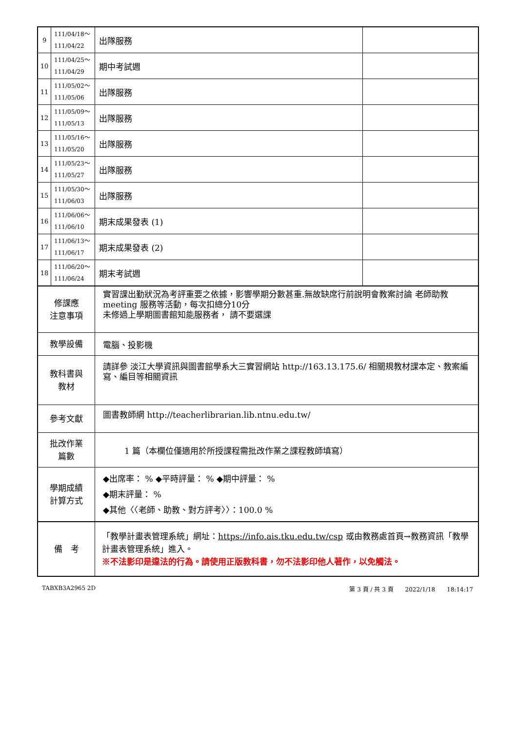| 9 | 111/04/18～ 111/04/22 | 出隊服務 | |
| 10 | 111/04/25～ 111/04/29 | 期中考試週 | |
| 11 | 111/05/02～ 111/05/06 | 出隊服務 | |
| 12 | 111/05/09～ 111/05/13 | 出隊服務 | |
| 13 | 111/05/16～ 111/05/20 | 出隊服務 | |
| 14 | 111/05/23～ 111/05/27 | 出隊服務 | |
| 15 | 111/05/30～ 111/06/03 | 出隊服務 | |
| 16 | 111/06/06～ 111/06/10 | 期末成果發表 (1) | |
| 17 | 111/06/13～ 111/06/17 | 期末成果發表 (2) | |
| 18 | 111/06/20～ 111/06/24 | 期末考試週 | |
| 修課應 注意事項 | | 實習課出勤狀況為考評重要之依據，影響學期分數甚重.無故缺席行前說明會教案討論 老師助教meeting 服務等活動，每次扣總分10分 未修過上學期圖書館知能服務者， 請不要選課 | |
| 教學設備 | | 電腦、投影機 | |
| 教科書與 教材 | | 請詳參 淡江大學資訊與圖書館學系大三實習網站 http://163.13.175.6/ 相關規教材課本定、教案編寫、編目等相關資訊 | |
| 參考文獻 | | 圖書教師網 http://teacherlibrarian.lib.ntnu.edu.tw/ | |
| 批改作業 篇數 | | 1 篇（本欄位僅適用於所授課程需批改作業之課程教師填寫） | |
| 學期成績 計算方式 | | ◆出席率： % ◆平時評量： % ◆期中評量： % ◆期末評量： % ◆其他〈〈老師、助教、對方評考〉〉：100.0 % | |
| 備 考 | | 「教學計畫表管理系統」網址： https://info.ais.tku.edu.tw/csp 或由教務處首頁→教務資訊「教學計畫表管理系統」進入。 ※不法影印是違法的行為。請使用正版教科書，勿不法影印他人著作，以免觸法。 | |
TABXB3A2965 2D 第 3 頁 / 共 3 頁　　2022/1/18　　18:14:17